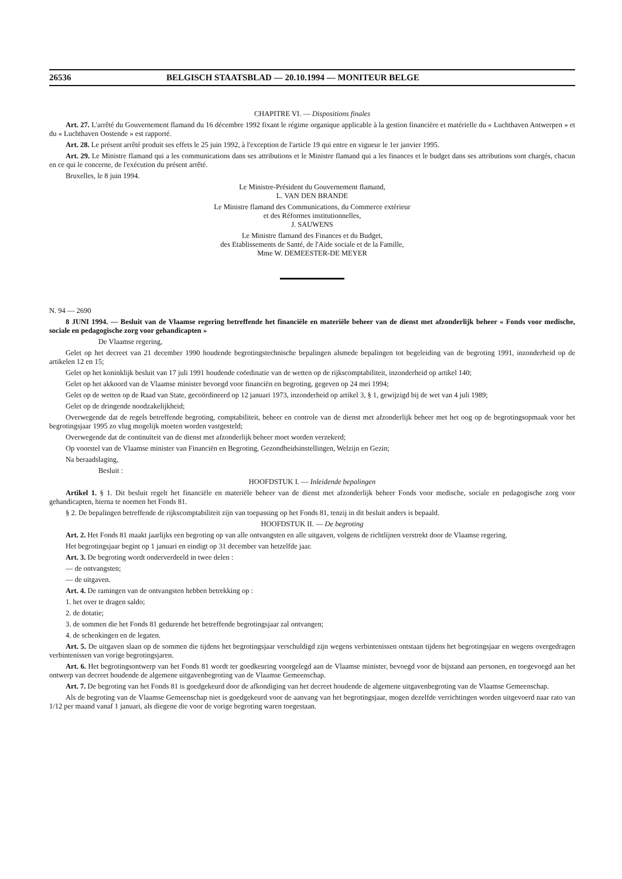26536 BELGISCH STAATSBLAD — 20.10.1994 — MONITEUR BELGE
CHAPITRE VI. — Dispositions finales
Art. 27. L'arrêté du Gouvernement flamand du 16 décembre 1992 fixant le régime organique applicable à la gestion financière et matérielle du « Luchthaven Antwerpen » et du « Luchthaven Oostende » est rapporté.
Art. 28. Le présent arrêté produit ses effets le 25 juin 1992, à l'exception de l'article 19 qui entre en vigueur le 1er janvier 1995.
Art. 29. Le Ministre flamand qui a les communications dans ses attributions et le Ministre flamand qui a les finances et le budget dans ses attributions sont chargés, chacun en ce qui le concerne, de l'exécution du présent arrêté.
Bruxelles, le 8 juin 1994.
Le Ministre-Président du Gouvernement flamand,
L. VAN DEN BRANDE
Le Ministre flamand des Communications, du Commerce extérieur
et des Réformes institutionnelles,
J. SAUWENS
Le Ministre flamand des Finances et du Budget,
des Etablissements de Santé, de l'Aide sociale et de la Famille,
Mme W. DEMEESTER-DE MEYER
N. 94 — 2690
8 JUNI 1994. — Besluit van de Vlaamse regering betreffende het financiële en materiële beheer van de dienst met afzonderlijk beheer « Fonds voor medische, sociale en pedagogische zorg voor gehandicapten »
De Vlaamse regering,
Gelet op het decreet van 21 december 1990 houdende begrotingstechnische bepalingen alsmede bepalingen tot begeleiding van de begroting 1991, inzonderheid op de artikelen 12 en 15;
Gelet op het koninklijk besluit van 17 juli 1991 houdende coördinatie van de wetten op de rijkscomptabiliteit, inzonderheid op artikel 140;
Gelet op het akkoord van de Vlaamse minister bevoegd voor financiën en begroting, gegeven op 24 mei 1994;
Gelet op de wetten op de Raad van State, gecoördineerd op 12 januari 1973, inzonderheid op artikel 3, § 1, gewijzigd bij de wet van 4 juli 1989;
Gelet op de dringende noodzakelijkheid;
Overwegende dat de regels betreffende begroting, comptabiliteit, beheer en controle van de dienst met afzonderlijk beheer met het oog op de begrotingsopmaak voor het begrotingsjaar 1995 zo vlug mogelijk moeten worden vastgesteld;
Overwegende dat de continuïteit van de dienst met afzonderlijk beheer moet worden verzekerd;
Op voorstel van de Vlaamse minister van Financiën en Begroting, Gezondheidsinstellingen, Welzijn en Gezin;
Na beraadslaging,
Besluit :
HOOFDSTUK I. — Inleidende bepalingen
Artikel 1. § 1. Dit besluit regelt het financiële en materiële beheer van de dienst met afzonderlijk beheer Fonds voor medische, sociale en pedagogische zorg voor gehandicapten, hierna te noemen het Fonds 81.
§ 2. De bepalingen betreffende de rijkscomptabiliteit zijn van toepassing op het Fonds 81, tenzij in dit besluit anders is bepaald.
HOOFDSTUK II. — De begroting
Art. 2. Het Fonds 81 maakt jaarlijks een begroting op van alle ontvangsten en alle uitgaven, volgens de richtlijnen verstrekt door de Vlaamse regering.
Het begrotingsjaar begint op 1 januari en eindigt op 31 december van hetzelfde jaar.
Art. 3. De begroting wordt onderverdeeld in twee delen :
— de ontvangsten;
— de uitgaven.
Art. 4. De ramingen van de ontvangsten hebben betrekking op :
1. het over te dragen saldo;
2. de dotatie;
3. de sommen die het Fonds 81 gedurende het betreffende begrotingsjaar zal ontvangen;
4. de schenkingen en de legaten.
Art. 5. De uitgaven slaan op de sommen die tijdens het begrotingsjaar verschuldigd zijn wegens verbintenissen ontstaan tijdens het begrotingsjaar en wegens overgedragen verbintenissen van vorige begrotingsjaren.
Art. 6. Het begrotingsontwerp van het Fonds 81 wordt ter goedkeuring voorgelegd aan de Vlaamse minister, bevoegd voor de bijstand aan personen, en toegevoegd aan het ontwerp van decreet houdende de algemene uitgavenbegroting van de Vlaamse Gemeenschap.
Art. 7. De begroting van het Fonds 81 is goedgekeurd door de afkondiging van het decreet houdende de algemene uitgavenbegroting van de Vlaamse Gemeenschap.
Als de begroting van de Vlaamse Gemeenschap niet is goedgekeurd voor de aanvang van het begrotingsjaar, mogen dezelfde verrichtingen worden uitgevoerd naar rato van 1/12 per maand vanaf 1 januari, als diegene die voor de vorige begroting waren toegestaan.